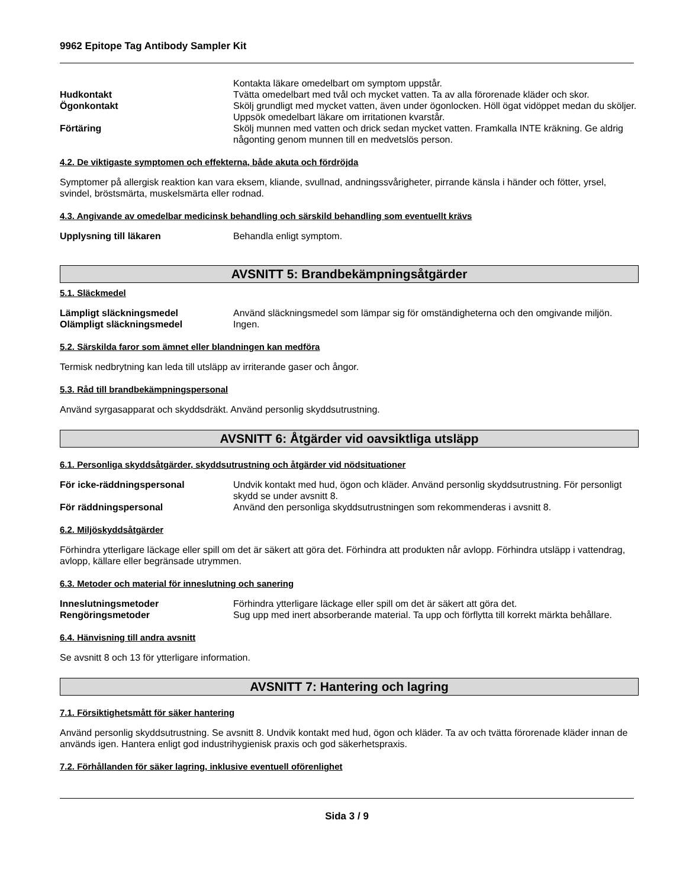9962 Epitope Tag Antibody Sampler Kit
Kontakta läkare omedelbart om symptom uppstår.
Hudkontakt Tvätta omedelbart med tvål och mycket vatten. Ta av alla förorenade kläder och skor.
Ögonkontakt Skölj grundligt med mycket vatten, även under ögonlocken. Höll ögat vidöppet medan du sköljer. Uppsök omedelbart läkare om irritationen kvarstår.
Förtäring Skölj munnen med vatten och drick sedan mycket vatten. Framkalla INTE kräkning. Ge aldrig någonting genom munnen till en medvetslös person.
4.2. De viktigaste symptomen och effekterna, både akuta och fördröjda
Symptomer på allergisk reaktion kan vara eksem, kliande, svullnad, andningssvårigheter, pirrande känsla i händer och fötter, yrsel, svindel, bröstsmärta, muskelsmärta eller rodnad.
4.3. Angivande av omedelbar medicinsk behandling och särskild behandling som eventuellt krävs
Upplysning till läkaren Behandla enligt symptom.
AVSNITT 5: Brandbekämpningsåtgärder
5.1. Släckmedel
Lämpligt släckningsmedel Använd släckningsmedel som lämpar sig för omständigheterna och den omgivande miljön.
Olämpligt släckningsmedel Ingen.
5.2. Särskilda faror som ämnet eller blandningen kan medföra
Termisk nedbrytning kan leda till utsläpp av irriterande gaser och ångor.
5.3. Råd till brandbekämpningspersonal
Använd syrgasapparat och skyddsdräkt. Använd personlig skyddsutrustning.
AVSNITT 6: Åtgärder vid oavsiktliga utsläpp
6.1. Personliga skyddsåtgärder, skyddsutrustning och åtgärder vid nödsituationer
För icke-räddningspersonal Undvik kontakt med hud, ögon och kläder. Använd personlig skyddsutrustning. För personligt skydd se under avsnitt 8.
För räddningspersonal Använd den personliga skyddsutrustningen som rekommenderas i avsnitt 8.
6.2. Miljöskyddsåtgärder
Förhindra ytterligare läckage eller spill om det är säkert att göra det. Förhindra att produkten når avlopp. Förhindra utsläpp i vattendrag, avlopp, källare eller begränsade utrymmen.
6.3. Metoder och material för inneslutning och sanering
Inneslutningsmetoder Förhindra ytterligare läckage eller spill om det är säkert att göra det.
Rengöringsmetoder Sug upp med inert absorberande material. Ta upp och förflytta till korrekt märkta behållare.
6.4. Hänvisning till andra avsnitt
Se avsnitt 8 och 13 för ytterligare information.
AVSNITT 7: Hantering och lagring
7.1. Försiktighetsmått för säker hantering
Använd personlig skyddsutrustning. Se avsnitt 8. Undvik kontakt med hud, ögon och kläder. Ta av och tvätta förorenade kläder innan de används igen. Hantera enligt god industrihygienisk praxis och god säkerhetspraxis.
7.2. Förhållanden för säker lagring, inklusive eventuell oförenlighet
Sida 3 / 9